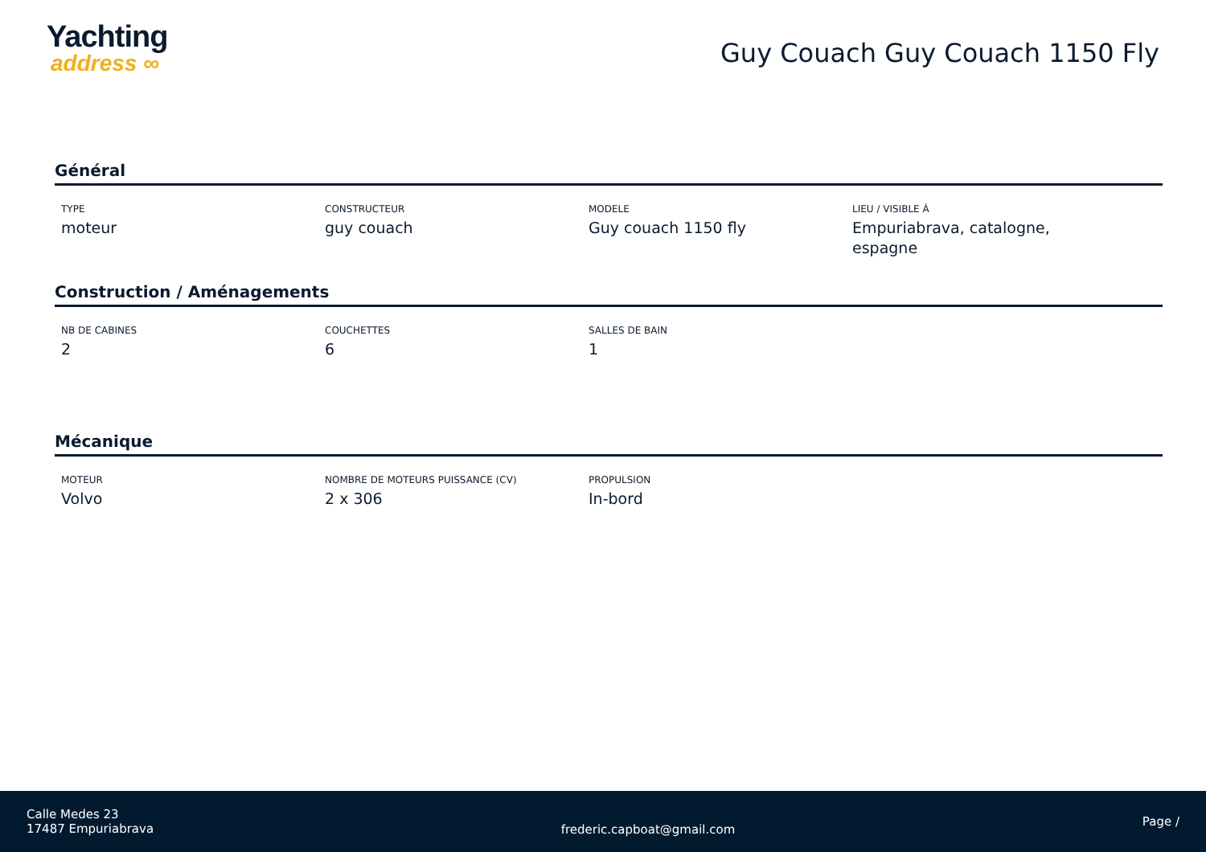Yachting
address ∞
Guy Couach Guy Couach 1150 Fly
Général
TYPE
moteur
CONSTRUCTEUR
guy couach
MODELE
Guy couach 1150 fly
LIEU / VISIBLE À
Empuriabrava, catalogne, espagne
Construction / Aménagements
NB DE CABINES
2
COUCHETTES
6
SALLES DE BAIN
1
Mécanique
MOTEUR
Volvo
NOMBRE DE MOTEURS PUISSANCE (CV)
2 x 306
PROPULSION
In-bord
Calle Medes 23
17487 Empuriabrava
frederic.capboat@gmail.com
Page /